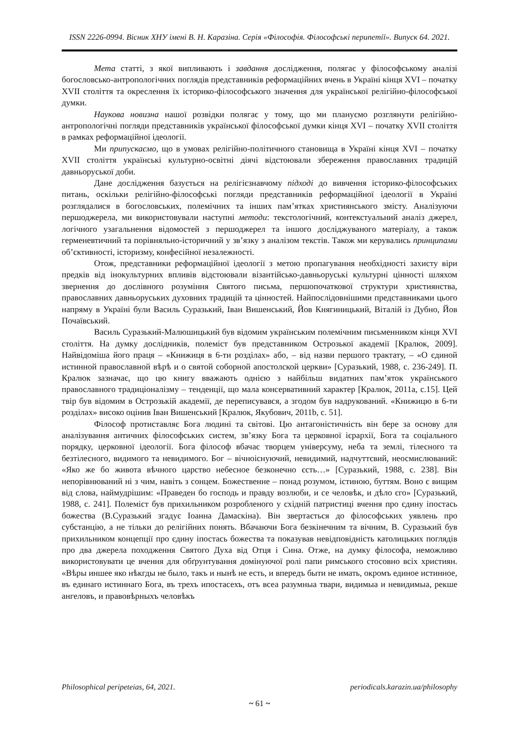ISSN 2226-0994. Вісник ХНУ імені В. Н. Каразіна. Серія «Філософія. Філософські перипетії». Випуск 64. 2021.
Мета статті, з якої випливають і завдання дослідження, полягає у філософському аналізі богословсько-антропологічних поглядів представників реформаційних вчень в Україні кінця XVI – початку XVII століття та окреслення їх історико-філософського значення для української релігійно-філософської думки.
Наукова новизна нашої розвідки полягає у тому, що ми плануємо розглянути релігійно-антропологічні погляди представників української філософської думки кінця XVI – початку XVII століття в рамках реформаційної ідеології.
Ми припускаємо, що в умовах релігійно-політичного становища в Україні кінця XVI – початку XVII століття українські культурно-освітні діячі відстоювали збереження православних традицій давньоруської доби.
Дане дослідження базується на релігієзнавчому підході до вивчення історико-філософських питань, оскільки релігійно-філософські погляди представників реформаційної ідеології в Україні розглядалися в богословських, полемічних та інших пам’ятках християнського змісту. Аналізуючи першоджерела, ми використовували наступні методи: текстологічний, контекстуальний аналіз джерел, логічного узагальнення відомостей з першоджерел та іншого досліджуваного матеріалу, а також герменевтичний та порівняльно-історичний у зв’язку з аналізом текстів. Також ми керувались принципами об’єктивності, історизму, конфесійної незалежності.
Отож, представники реформаційної ідеології з метою пропагування необхідності захисту віри предків від інокультурних впливів відстоювали візантійсько-давньоруські культурні цінності шляхом звернення до дослівного розуміння Святого письма, першопочаткової структури християнства, православних давньоруських духовних традицій та цінностей. Найпослідовнішими представниками цього напряму в Україні були Василь Суразький, Іван Вишенський, Йов Княгиницький, Віталій із Дубно, Йов Почаївський.
Василь Суразький-Малюшицький був відомим українським полемічним письменником кінця XVI століття. На думку дослідників, полеміст був представником Острозької академії [Кралюк, 2009]. Найвідоміша його праця – «Книжиця в 6-ти розділах» або, – від назви першого трактату, – «О єдиной истинной православной вѣрѣ и о святой соборной апостолской церкви» [Суразький, 1988, с. 236-249]. П. Кралюк зазначає, що цю книгу вважають однією з найбільш видатних пам’яток українського православного традиціоналізму – тенденції, що мала консервативний характер [Кралюк, 2011a, с.15]. Цей твір був відомим в Острозькій академії, де переписувався, а згодом був надрукований. «Книжицю в 6-ти розділах» високо оцінив Іван Вишенський [Кралюк, Якубович, 2011b, с. 51].
Філософ протиставляє Бога людині та світові. Цю антагоністичність він бере за основу для аналізування античних філософських систем, зв’язку Бога та церковної ієрархії, Бога та соціального порядку, церковної ідеології. Бога філософ вбачає творцем універсуму, неба та землі, тілесного та безтілесного, видимого та невидимого. Бог – вічноіснуючий, невидимий, надчуттєвий, неосмислюваний: «Яко же бо живота вѣчного царство небесное безконечно єсть…» [Суразький, 1988, с. 238]. Він непорівнюваний ні з чим, навіть з сонцем. Божественне – понад розумом, істиною, буттям. Воно є вищим від слова, наймудрішим: «Праведен бо господь и правду возлюби, и се человѣк, и дѣло єго» [Суразький, 1988, с. 241]. Полеміст був прихильником розробленого у східній патристиці вчення про єдину іпостась божества (В.Суразький згадує Іоанна Дамаскіна). Він звертається до філософських уявлень про субстанцію, а не тільки до релігійних понять. Вбачаючи Бога безкінечним та вічним, В. Суразький був прихильником концепції про єдину іпостась божества та показував невідповідність католицьких поглядів про два джерела походження Святого Духа від Отця і Сина. Отже, на думку філософа, неможливо використовувати це вчення для обґрунтування домінуючої ролі папи римського стосовно всіх християн. «Вѣры иншее яко нѣкгды не было, такъ и нынѣ не есть, и впередъ быти не имать, окромъ единое истинное, въ единаго истиннаго Бога, въ трехъ ипостасехъ, отъ всеа разумныа твари, видимыа и невидимыа, рекше ангеловъ, и правовѣрныхъ человѣкъ
Philosophical peripeteias, 64, 2021. periodicals.karazin.ua/philosophy
~ 61 ~